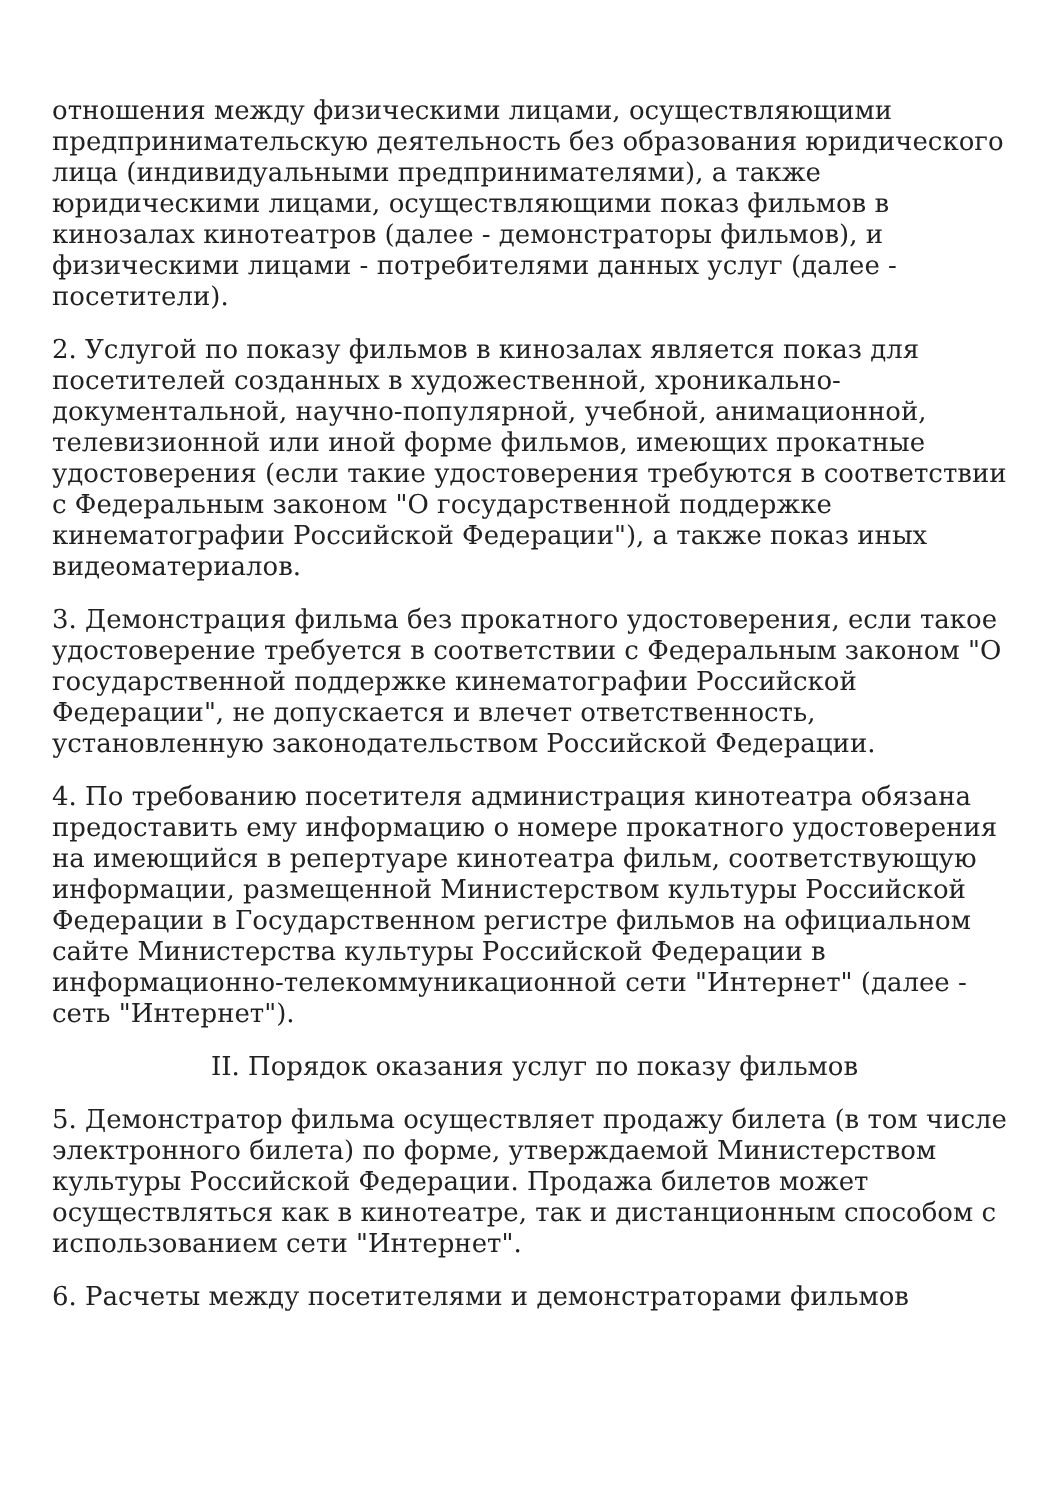отношения между физическими лицами, осуществляющими предпринимательскую деятельность без образования юридического лица (индивидуальными предпринимателями), а также юридическими лицами, осуществляющими показ фильмов в кинозалах кинотеатров (далее - демонстраторы фильмов), и физическими лицами - потребителями данных услуг (далее - посетители).
2. Услугой по показу фильмов в кинозалах является показ для посетителей созданных в художественной, хроникально-документальной, научно-популярной, учебной, анимационной, телевизионной или иной форме фильмов, имеющих прокатные удостоверения (если такие удостоверения требуются в соответствии с Федеральным законом "О государственной поддержке кинематографии Российской Федерации"), а также показ иных видеоматериалов.
3. Демонстрация фильма без прокатного удостоверения, если такое удостоверение требуется в соответствии с Федеральным законом "О государственной поддержке кинематографии Российской Федерации", не допускается и влечет ответственность, установленную законодательством Российской Федерации.
4. По требованию посетителя администрация кинотеатра обязана предоставить ему информацию о номере прокатного удостоверения на имеющийся в репертуаре кинотеатра фильм, соответствующую информации, размещенной Министерством культуры Российской Федерации в Государственном регистре фильмов на официальном сайте Министерства культуры Российской Федерации в информационно-телекоммуникационной сети "Интернет" (далее - сеть "Интернет").
II. Порядок оказания услуг по показу фильмов
5. Демонстратор фильма осуществляет продажу билета (в том числе электронного билета) по форме, утверждаемой Министерством культуры Российской Федерации. Продажа билетов может осуществляться как в кинотеатре, так и дистанционным способом с использованием сети "Интернет".
6. Расчеты между посетителями и демонстраторами фильмов